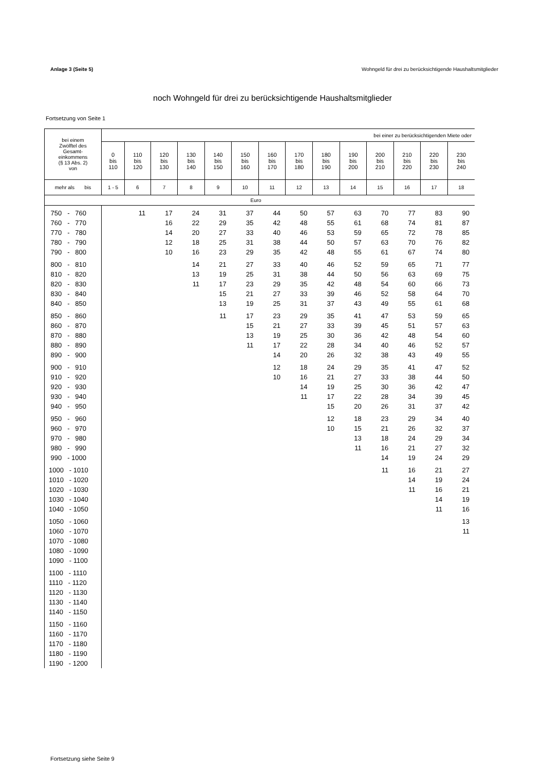Anlage 3 (Seite 5) Wohngeld für drei zu berücksichtigende Haushaltsmitglieder
noch Wohngeld für drei zu berücksichtigende Haushaltsmitglieder
Fortsetzung von Seite 1
| bei einem Zwölftel des Gesamt- einkommens (§ 13 Abs. 2) von | bei einer zu berücksichtigenden Miete oder | | | | | | | | | | | | | |
| --- | --- | --- | --- | --- | --- | --- | --- | --- | --- | --- | --- | --- | --- | --- |
| | 0 bis 110 | 110 bis 120 | 120 bis 130 | 130 bis 140 | 140 bis 150 | 150 bis 160 | 160 bis 170 | 170 bis 180 | 180 bis 190 | 190 bis 200 | 200 bis 210 | 210 bis 220 | 220 bis 230 | 230 bis 240 |
| mehr als bis | 1 - 5 | 6 | 7 | 8 | 9 | 10 | 11 | 12 | 13 | 14 | 15 | 16 | 17 | 18 |
| | Euro | | | | | | | | | | | | | |
| 750 - 760 | | 11 | 17 | 24 | 31 | 37 | 44 | 50 | 57 | 63 | 70 | 77 | 83 | 90 |
| 760 - 770 | | | 16 | 22 | 29 | 35 | 42 | 48 | 55 | 61 | 68 | 74 | 81 | 87 |
| 770 - 780 | | | 14 | 20 | 27 | 33 | 40 | 46 | 53 | 59 | 65 | 72 | 78 | 85 |
| 780 - 790 | | | 12 | 18 | 25 | 31 | 38 | 44 | 50 | 57 | 63 | 70 | 76 | 82 |
| 790 - 800 | | | 10 | 16 | 23 | 29 | 35 | 42 | 48 | 55 | 61 | 67 | 74 | 80 |
| 800 - 810 | | | | 14 | 21 | 27 | 33 | 40 | 46 | 52 | 59 | 65 | 71 | 77 |
| 810 - 820 | | | | 13 | 19 | 25 | 31 | 38 | 44 | 50 | 56 | 63 | 69 | 75 |
| 820 - 830 | | | | 11 | 17 | 23 | 29 | 35 | 42 | 48 | 54 | 60 | 66 | 73 |
| 830 - 840 | | | | | 15 | 21 | 27 | 33 | 39 | 46 | 52 | 58 | 64 | 70 |
| 840 - 850 | | | | | 13 | 19 | 25 | 31 | 37 | 43 | 49 | 55 | 61 | 68 |
| 850 - 860 | | | | | 11 | 17 | 23 | 29 | 35 | 41 | 47 | 53 | 59 | 65 |
| 860 - 870 | | | | | | 15 | 21 | 27 | 33 | 39 | 45 | 51 | 57 | 63 |
| 870 - 880 | | | | | | 13 | 19 | 25 | 30 | 36 | 42 | 48 | 54 | 60 |
| 880 - 890 | | | | | | 11 | 17 | 22 | 28 | 34 | 40 | 46 | 52 | 57 |
| 890 - 900 | | | | | | | 14 | 20 | 26 | 32 | 38 | 43 | 49 | 55 |
| 900 - 910 | | | | | | | 12 | 18 | 24 | 29 | 35 | 41 | 47 | 52 |
| 910 - 920 | | | | | | | 10 | 16 | 21 | 27 | 33 | 38 | 44 | 50 |
| 920 - 930 | | | | | | | | 14 | 19 | 25 | 30 | 36 | 42 | 47 |
| 930 - 940 | | | | | | | | 11 | 17 | 22 | 28 | 34 | 39 | 45 |
| 940 - 950 | | | | | | | | | 15 | 20 | 26 | 31 | 37 | 42 |
| 950 - 960 | | | | | | | | | 12 | 18 | 23 | 29 | 34 | 40 |
| 960 - 970 | | | | | | | | | 10 | 15 | 21 | 26 | 32 | 37 |
| 970 - 980 | | | | | | | | | | 13 | 18 | 24 | 29 | 34 |
| 980 - 990 | | | | | | | | | | 11 | 16 | 21 | 27 | 32 |
| 990 - 1000 | | | | | | | | | | | 14 | 19 | 24 | 29 |
| 1000 - 1010 | | | | | | | | | | | 11 | 16 | 21 | 27 |
| 1010 - 1020 | | | | | | | | | | | | 14 | 19 | 24 |
| 1020 - 1030 | | | | | | | | | | | | 11 | 16 | 21 |
| 1030 - 1040 | | | | | | | | | | | | | 14 | 19 |
| 1040 - 1050 | | | | | | | | | | | | | 11 | 16 |
| 1050 - 1060 | | | | | | | | | | | | | | 13 |
| 1060 - 1070 | | | | | | | | | | | | | | 11 |
| 1070 - 1080 | | | | | | | | | | | | | | |
| 1080 - 1090 | | | | | | | | | | | | | | |
| 1090 - 1100 | | | | | | | | | | | | | | |
| 1100 - 1110 | | | | | | | | | | | | | | |
| 1110 - 1120 | | | | | | | | | | | | | | |
| 1120 - 1130 | | | | | | | | | | | | | | |
| 1130 - 1140 | | | | | | | | | | | | | | |
| 1140 - 1150 | | | | | | | | | | | | | | |
| 1150 - 1160 | | | | | | | | | | | | | | |
| 1160 - 1170 | | | | | | | | | | | | | | |
| 1170 - 1180 | | | | | | | | | | | | | | |
| 1180 - 1190 | | | | | | | | | | | | | | |
| 1190 - 1200 | | | | | | | | | | | | | | |
Fortsetzung siehe Seite 9